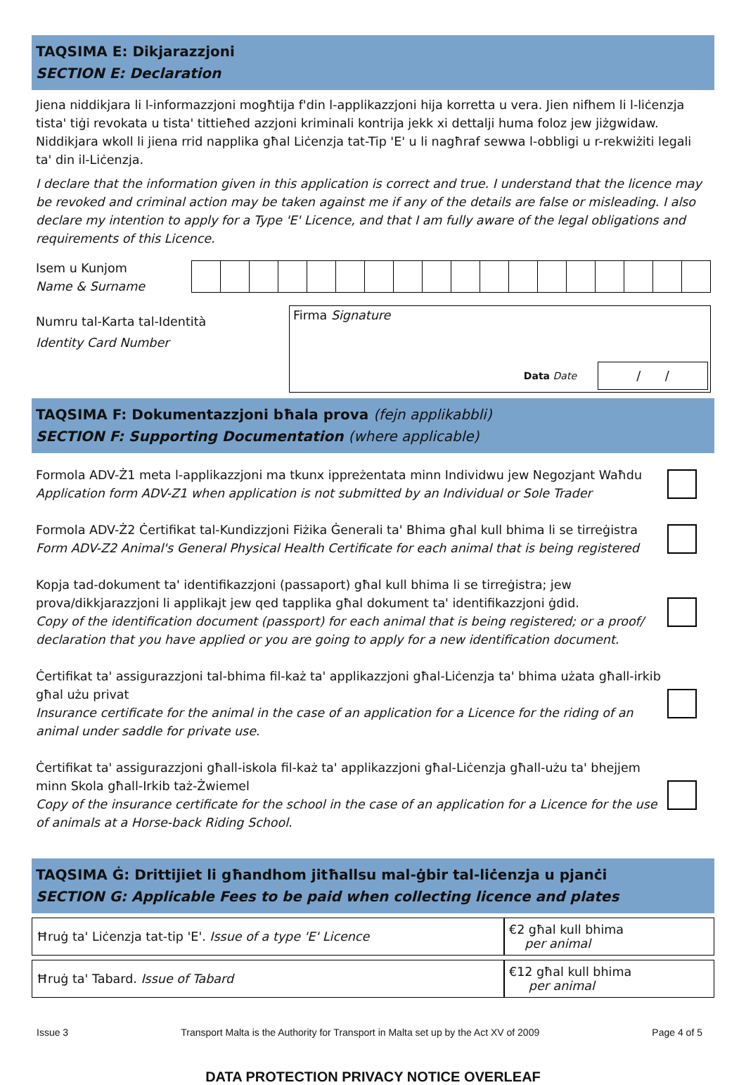TAQSIMA E: Dikjarazzjoni
SECTION E: Declaration
Jiena niddikjara li l-informazzjoni mogħtija f'din l-applikazzjoni hija korretta u vera. Jien nifhem li l-liċenzja tista' tiġi revokata u tista' tittieħed azzjoni kriminali kontrija jekk xi dettalji huma foloz jew jiżgwidaw. Niddikjara wkoll li jiena rrid napplika għal Liċenzja tat-Tip 'E' u li nagħraf sewwa l-obbligi u r-rekwiżiti legali ta' din il-Liċenzja.
I declare that the information given in this application is correct and true. I understand that the licence may be revoked and criminal action may be taken against me if any of the details are false or misleading. I also declare my intention to apply for a Type 'E' Licence, and that I am fully aware of the legal obligations and requirements of this Licence.
Isem u Kunjom
Name & Surname
Numru tal-Karta tal-Identità
Identity Card Number
Firma Signature
Data Date
/ /
TAQSIMA F: Dokumentazzjoni bħala prova (fejn applikabbli)
SECTION F: Supporting Documentation (where applicable)
Formola ADV-Ż1 meta l-applikazzjoni ma tkunx ippreżentata minn Individwu jew Negozjant Waħdu
Application form ADV-Z1 when application is not submitted by an Individual or Sole Trader
Formola ADV-Ż2 Ċertifikat tal-Kundizzjoni Fiżika Ġenerali ta' Bhima għal kull bhima li se tirreġistra
Form ADV-Z2 Animal's General Physical Health Certificate for each animal that is being registered
Kopja tad-dokument ta' identifikazzjoni (passaport) għal kull bhima li se tirreġistra; jew prova/dikkjarazzjoni li applikajt jew qed tapplika għal dokument ta' identifikazzjoni ġdid.
Copy of the identification document (passport) for each animal that is being registered; or a proof/ declaration that you have applied or you are going to apply for a new identification document.
Ċertifikat ta' assigurazzjoni tal-bhima fil-każ ta' applikazzjoni għal-Liċenzja ta' bhima użata għall-irkib għal użu privat
Insurance certificate for the animal in the case of an application for a Licence for the riding of an animal under saddle for private use.
Ċertifikat ta' assigurazzjoni għall-iskola fil-każ ta' applikazzjoni għal-Liċenzja għall-użu ta' bhejjem minn Skola għall-Irkib taż-Żwiemel
Copy of the insurance certificate for the school in the case of an application for a Licence for the use of animals at a Horse-back Riding School.
TAQSIMA Ġ: Drittijiet li għandhom jitħallsu mal-ġbir tal-liċenzja u pjanċi
SECTION G: Applicable Fees to be paid when collecting licence and plates
| Ħruġ ta' Liċenzja tat-tip 'E'. Issue of a type 'E' Licence | €2 għal kull bhima per animal |
| Ħruġ ta' Tabard. Issue of Tabard | €12 għal kull bhima per animal |
DATA PROTECTION PRIVACY NOTICE OVERLEAF
Issue 3 Transport Malta is the Authority for Transport in Malta set up by the Act XV of 2009 Page 4 of 5